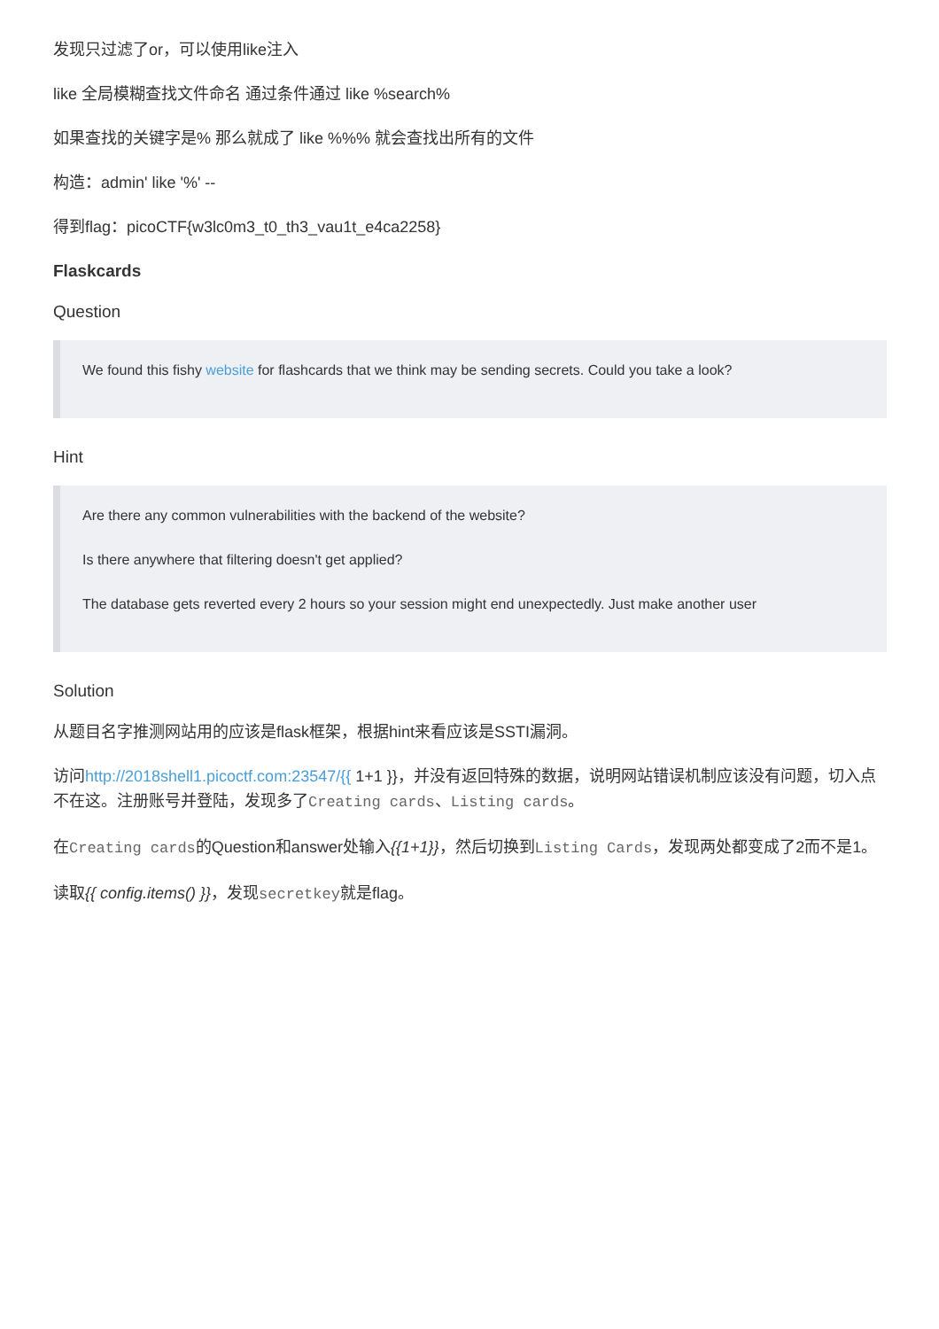发现只过滤了or，可以使用like注入
like 全局模糊查找文件命名 通过条件通过 like %search%
如果查找的关键字是% 那么就成了 like %%% 就会查找出所有的文件
构造：admin' like '%' --
得到flag：picoCTF{w3lc0m3_t0_th3_vau1t_e4ca2258}
Flaskcards
Question
We found this fishy website for flashcards that we think may be sending secrets. Could you take a look?
Hint
Are there any common vulnerabilities with the backend of the website?
Is there anywhere that filtering doesn't get applied?
The database gets reverted every 2 hours so your session might end unexpectedly. Just make another user
Solution
从题目名字推测网站用的应该是flask框架，根据hint来看应该是SSTI漏洞。
访问http://2018shell1.picoctf.com:23547/{{ 1+1 }}，并没有返回特殊的数据，说明网站错误机制应该没有问题，切入点不在这。注册账号并登陆，发现多了Creating cards、Listing cards。
在Creating cards的Question和answer处输入{{1+1}}，然后切换到Listing Cards，发现两处都变成了2而不是1。
读取{{ config.items() }}，发现secretkey就是flag。